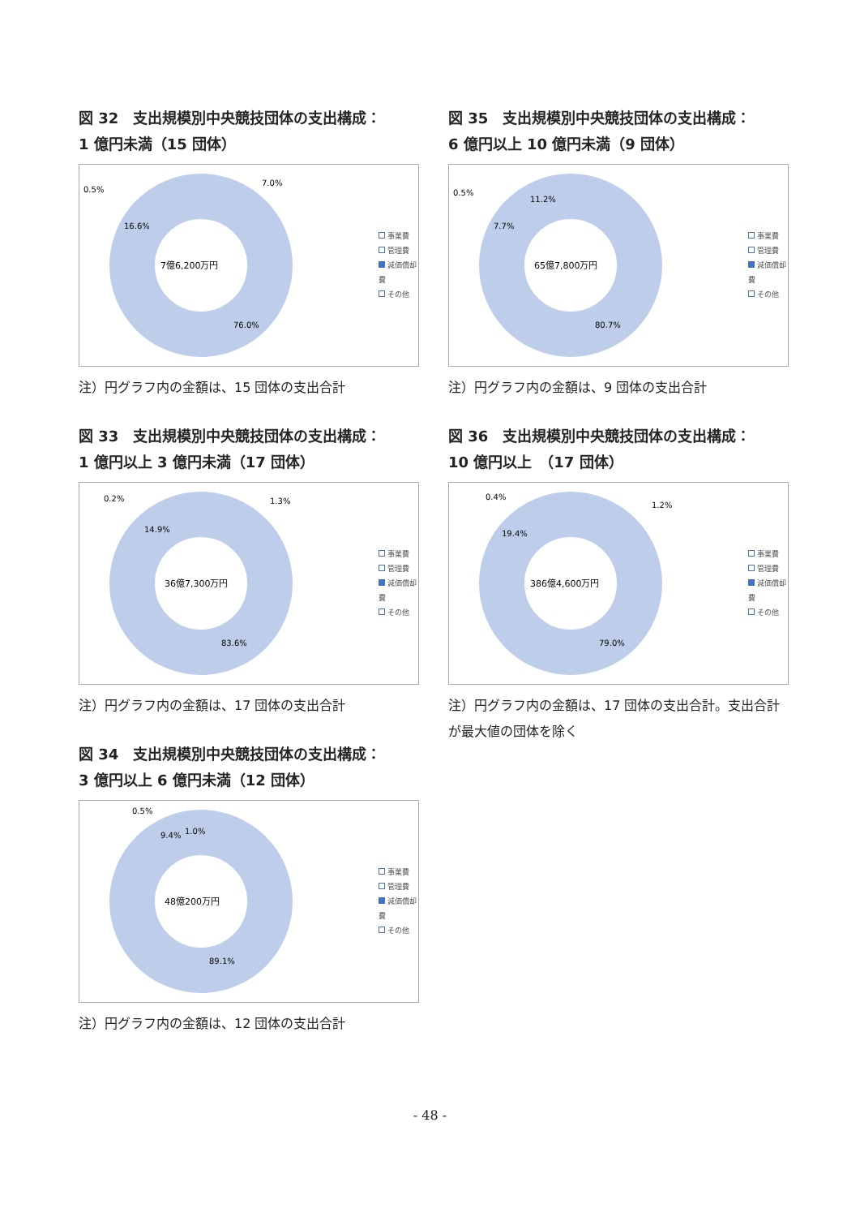図 32　支出規模別中央競技団体の支出構成：
1 億円未満（15 団体）
7億6,200万円
0.5%
7.0%
16.6%
76.0%
事業費
管理費
減価償却費
その他
注）円グラフ内の金額は、15 団体の支出合計
図 33　支出規模別中央競技団体の支出構成：
1 億円以上 3 億円未満（17 団体）
36億7,300万円
0.2%
1.3%
14.9%
83.6%
事業費
管理費
減価償却費
その他
注）円グラフ内の金額は、17 団体の支出合計
図 34　支出規模別中央競技団体の支出構成：
3 億円以上 6 億円未満（12 団体）
48億200万円
0.5%
1.0%
9.4%
89.1%
事業費
管理費
減価償却費
その他
注）円グラフ内の金額は、12 団体の支出合計
図 35　支出規模別中央競技団体の支出構成：
6 億円以上 10 億円未満（9 団体）
65億7,800万円
0.5%
11.2%
7.7%
80.7%
事業費
管理費
減価償却費
その他
注）円グラフ内の金額は、9 団体の支出合計
図 36　支出規模別中央競技団体の支出構成：
10 億円以上　（17 団体）
386億4,600万円
0.4%
1.2%
19.4%
79.0%
事業費
管理費
減価償却費
その他
注）円グラフ内の金額は、17 団体の支出合計。支出合計が最大値の団体を除く
- 48 -